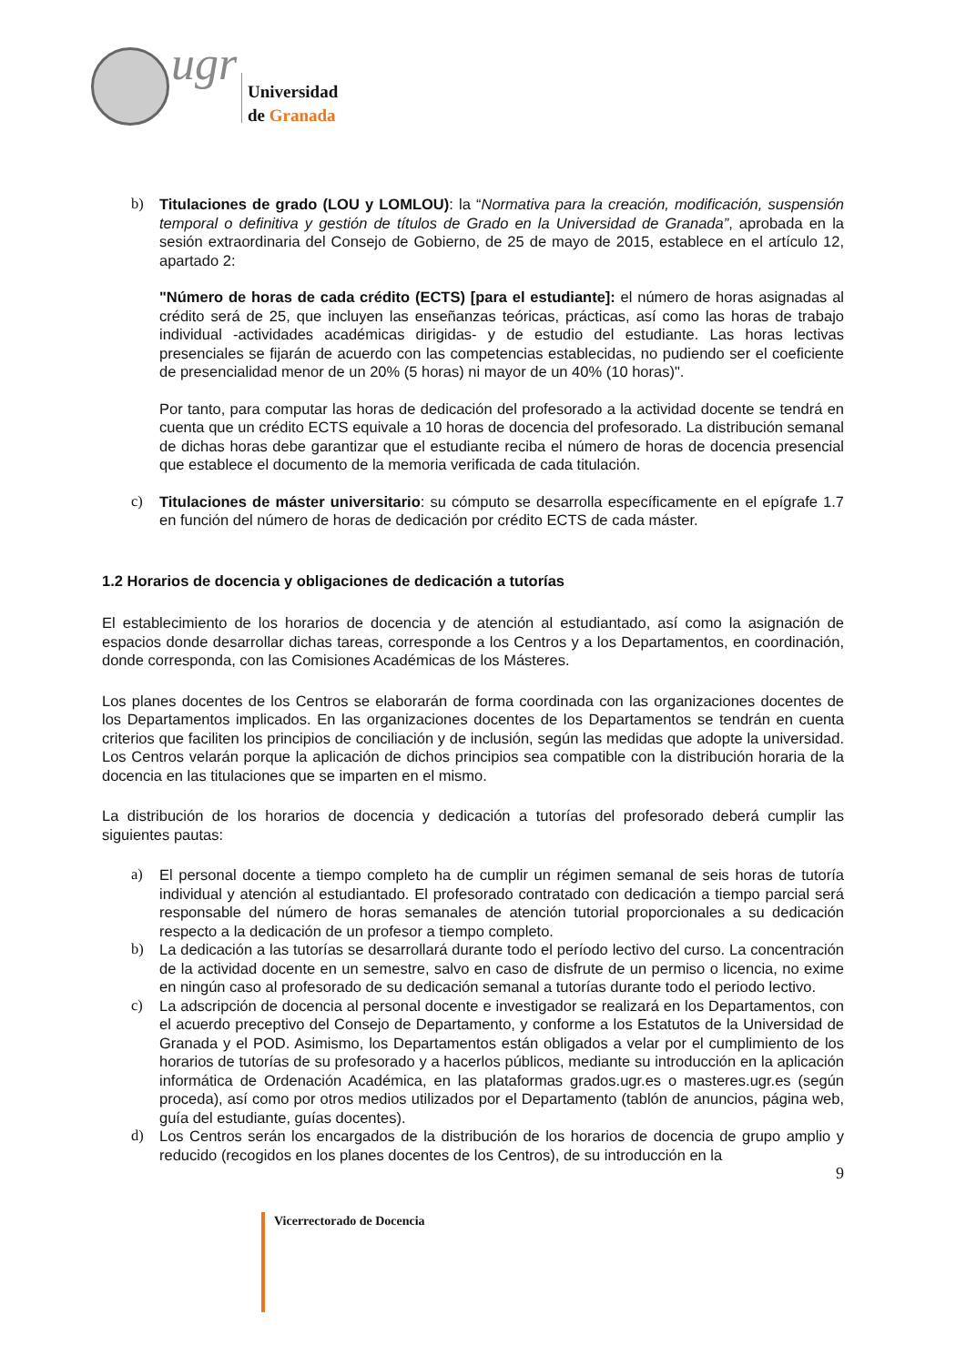ugr
Universidad
de Granada
b) Titulaciones de grado (LOU y LOMLOU): la “Normativa para la creación, modificación, suspensión temporal o definitiva y gestión de títulos de Grado en la Universidad de Granada”, aprobada en la sesión extraordinaria del Consejo de Gobierno, de 25 de mayo de 2015, establece en el artículo 12, apartado 2:
"Número de horas de cada crédito (ECTS) [para el estudiante]: el número de horas asignadas al crédito será de 25, que incluyen las enseñanzas teóricas, prácticas, así como las horas de trabajo individual -actividades académicas dirigidas- y de estudio del estudiante. Las horas lectivas presenciales se fijarán de acuerdo con las competencias establecidas, no pudiendo ser el coeficiente de presencialidad menor de un 20% (5 horas) ni mayor de un 40% (10 horas)".
Por tanto, para computar las horas de dedicación del profesorado a la actividad docente se tendrá en cuenta que un crédito ECTS equivale a 10 horas de docencia del profesorado. La distribución semanal de dichas horas debe garantizar que el estudiante reciba el número de horas de docencia presencial que establece el documento de la memoria verificada de cada titulación.
c) Titulaciones de máster universitario: su cómputo se desarrolla específicamente en el epígrafe 1.7 en función del número de horas de dedicación por crédito ECTS de cada máster.
1.2 Horarios de docencia y obligaciones de dedicación a tutorías
El establecimiento de los horarios de docencia y de atención al estudiantado, así como la asignación de espacios donde desarrollar dichas tareas, corresponde a los Centros y a los Departamentos, en coordinación, donde corresponda, con las Comisiones Académicas de los Másteres.
Los planes docentes de los Centros se elaborarán de forma coordinada con las organizaciones docentes de los Departamentos implicados. En las organizaciones docentes de los Departamentos se tendrán en cuenta criterios que faciliten los principios de conciliación y de inclusión, según las medidas que adopte la universidad. Los Centros velarán porque la aplicación de dichos principios sea compatible con la distribución horaria de la docencia en las titulaciones que se imparten en el mismo.
La distribución de los horarios de docencia y dedicación a tutorías del profesorado deberá cumplir las siguientes pautas:
a) El personal docente a tiempo completo ha de cumplir un régimen semanal de seis horas de tutoría individual y atención al estudiantado. El profesorado contratado con dedicación a tiempo parcial será responsable del número de horas semanales de atención tutorial proporcionales a su dedicación respecto a la dedicación de un profesor a tiempo completo.
b) La dedicación a las tutorías se desarrollará durante todo el período lectivo del curso. La concentración de la actividad docente en un semestre, salvo en caso de disfrute de un permiso o licencia, no exime en ningún caso al profesorado de su dedicación semanal a tutorías durante todo el periodo lectivo.
c) La adscripción de docencia al personal docente e investigador se realizará en los Departamentos, con el acuerdo preceptivo del Consejo de Departamento, y conforme a los Estatutos de la Universidad de Granada y el POD. Asimismo, los Departamentos están obligados a velar por el cumplimiento de los horarios de tutorías de su profesorado y a hacerlos públicos, mediante su introducción en la aplicación informática de Ordenación Académica, en las plataformas grados.ugr.es o masteres.ugr.es (según proceda), así como por otros medios utilizados por el Departamento (tablón de anuncios, página web, guía del estudiante, guías docentes).
d) Los Centros serán los encargados de la distribución de los horarios de docencia de grupo amplio y reducido (recogidos en los planes docentes de los Centros), de su introducción en la
9
Vicerrectorado de Docencia